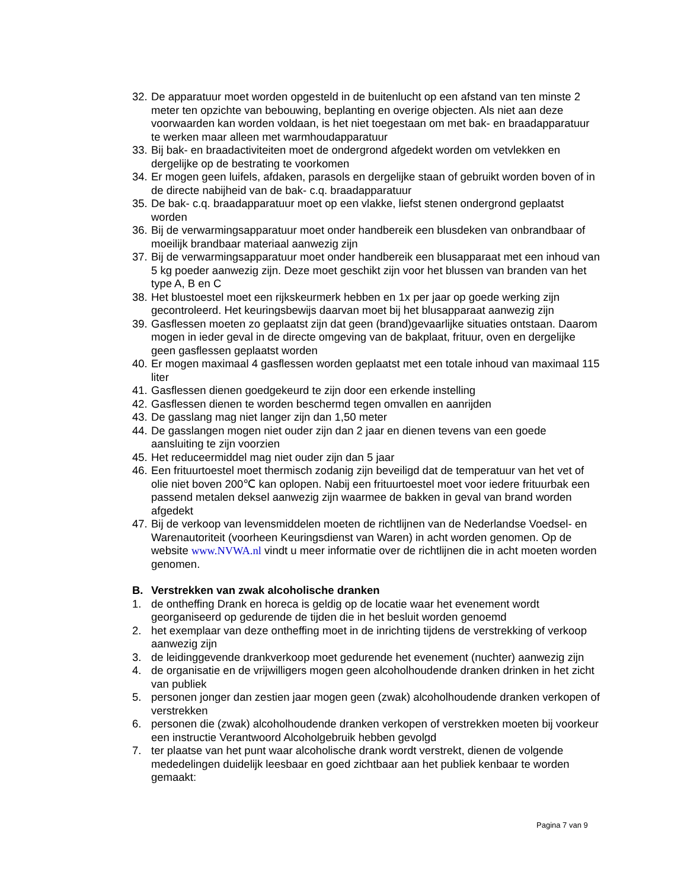32. De apparatuur moet worden opgesteld in de buitenlucht op een afstand van ten minste 2 meter ten opzichte van bebouwing, beplanting en overige objecten. Als niet aan deze voorwaarden kan worden voldaan, is het niet toegestaan om met bak- en braadapparatuur te werken maar alleen met warmhoudapparatuur
33. Bij bak- en braadactiviteiten moet de ondergrond afgedekt worden om vetvlekken en dergelijke op de bestrating te voorkomen
34. Er mogen geen luifels, afdaken, parasols en dergelijke staan of gebruikt worden boven of in de directe nabijheid van de bak- c.q. braadapparatuur
35. De bak- c.q. braadapparatuur moet op een vlakke, liefst stenen ondergrond geplaatst worden
36. Bij de verwarmingsapparatuur moet onder handbereik een blusdeken van onbrandbaar of moeilijk brandbaar materiaal aanwezig zijn
37. Bij de verwarmingsapparatuur moet onder handbereik een blusapparaat met een inhoud van 5 kg poeder aanwezig zijn. Deze moet geschikt zijn voor het blussen van branden van het type A, B en C
38. Het blustoestel moet een rijkskeurmerk hebben en 1x per jaar op goede werking zijn gecontroleerd. Het keuringsbewijs daarvan moet bij het blusapparaat aanwezig zijn
39. Gasflessen moeten zo geplaatst zijn dat geen (brand)gevaarlijke situaties ontstaan. Daarom mogen in ieder geval in de directe omgeving van de bakplaat, frituur, oven en dergelijke geen gasflessen geplaatst worden
40. Er mogen maximaal 4 gasflessen worden geplaatst met een totale inhoud van maximaal 115 liter
41. Gasflessen dienen goedgekeurd te zijn door een erkende instelling
42. Gasflessen dienen te worden beschermd tegen omvallen en aanrijden
43. De gasslang mag niet langer zijn dan 1,50 meter
44. De gasslangen mogen niet ouder zijn dan 2 jaar en dienen tevens van een goede aansluiting te zijn voorzien
45. Het reduceermiddel mag niet ouder zijn dan 5 jaar
46. Een frituurtoestel moet thermisch zodanig zijn beveiligd dat de temperatuur van het vet of olie niet boven 200℃ kan oplopen. Nabij een frituurtoestel moet voor iedere frituurbak een passend metalen deksel aanwezig zijn waarmee de bakken in geval van brand worden afgedekt
47. Bij de verkoop van levensmiddelen moeten de richtlijnen van de Nederlandse Voedsel- en Warenautoriteit (voorheen Keuringsdienst van Waren) in acht worden genomen. Op de website www.NVWA.nl vindt u meer informatie over de richtlijnen die in acht moeten worden genomen.
B. Verstrekken van zwak alcoholische dranken
1. de ontheffing Drank en horeca is geldig op de locatie waar het evenement wordt georganiseerd op gedurende de tijden die in het besluit worden genoemd
2. het exemplaar van deze ontheffing moet in de inrichting tijdens de verstrekking of verkoop aanwezig zijn
3. de leidinggevende drankverkoop moet gedurende het evenement (nuchter) aanwezig zijn
4. de organisatie en de vrijwilligers mogen geen alcoholhoudende dranken drinken in het zicht van publiek
5. personen jonger dan zestien jaar mogen geen (zwak) alcoholhoudende dranken verkopen of verstrekken
6. personen die (zwak) alcoholhoudende dranken verkopen of verstrekken moeten bij voorkeur een instructie Verantwoord Alcoholgebruik hebben gevolgd
7. ter plaatse van het punt waar alcoholische drank wordt verstrekt, dienen de volgende mededelingen duidelijk leesbaar en goed zichtbaar aan het publiek kenbaar te worden gemaakt:
Pagina 7 van 9